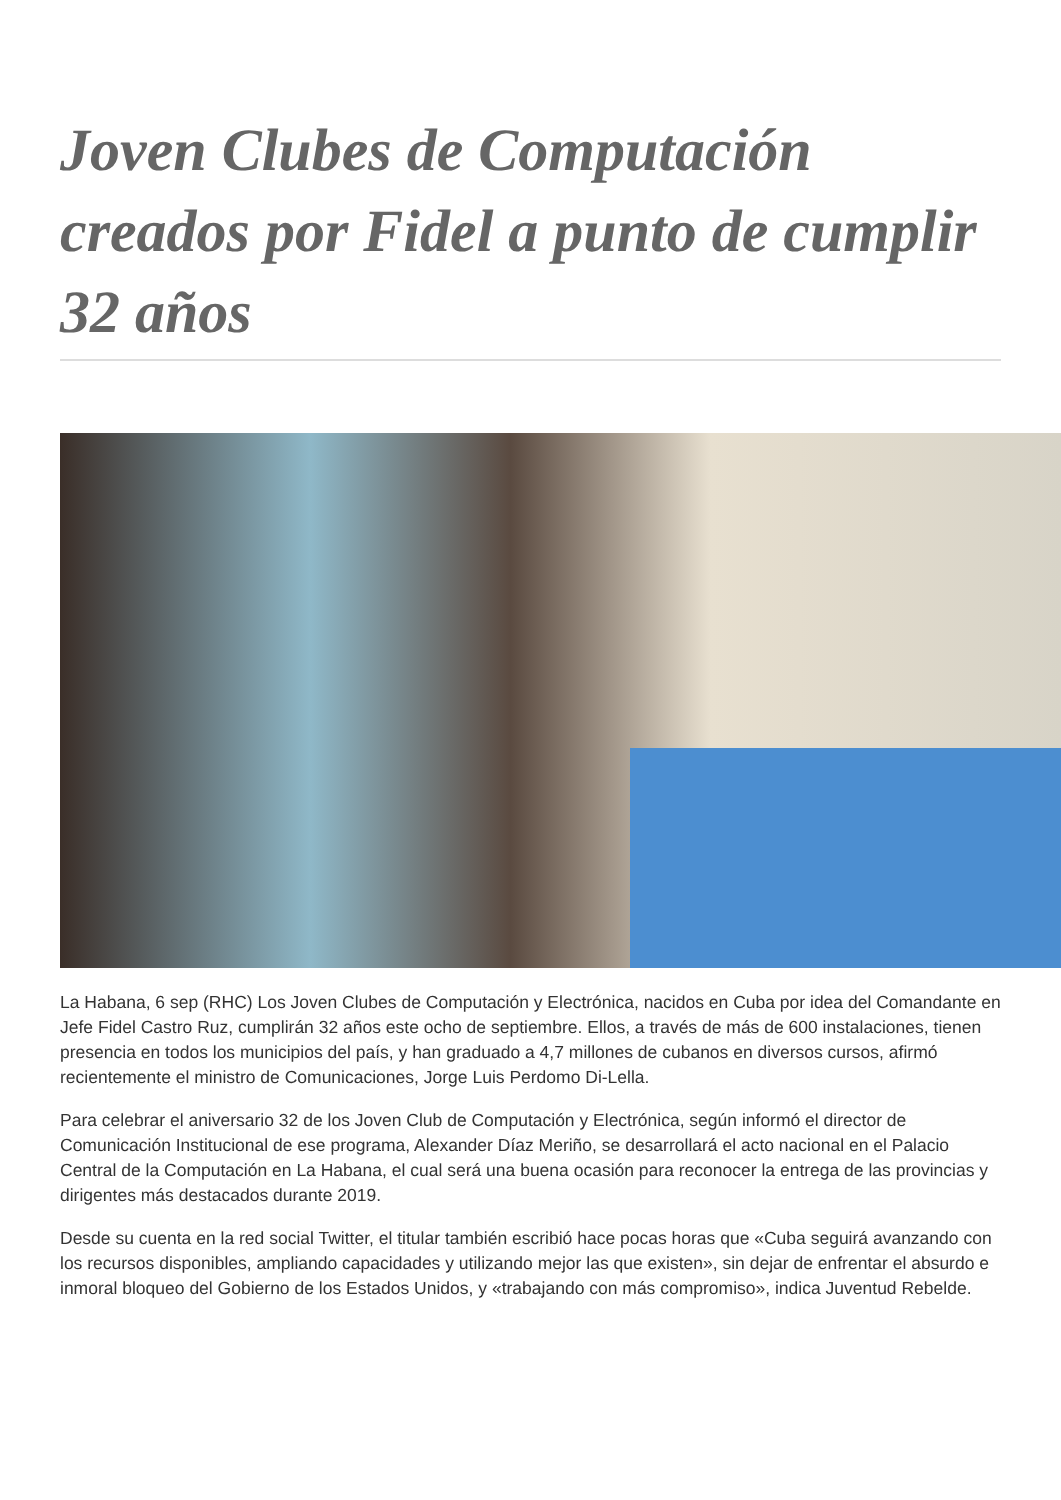Joven Clubes de Computación creados por Fidel a punto de cumplir 32 años
La Habana, 6 sep (RHC) Los Joven Clubes de Computación y Electrónica, nacidos en Cuba por idea del Comandante en Jefe Fidel Castro Ruz, cumplirán 32 años este ocho de septiembre. Ellos, a través de más de 600 instalaciones, tienen presencia en todos los municipios del país, y han graduado a 4,7 millones de cubanos en diversos cursos, afirmó recientemente el ministro de Comunicaciones, Jorge Luis Perdomo Di-Lella.
Para celebrar el aniversario 32 de los Joven Club de Computación y Electrónica, según informó el director de Comunicación Institucional de ese programa, Alexander Díaz Meriño, se desarrollará el acto nacional en el Palacio Central de la Computación en La Habana, el cual será una buena ocasión para reconocer la entrega de las provincias y dirigentes más destacados durante 2019.
Desde su cuenta en la red social Twitter, el titular también escribió hace pocas horas que «Cuba seguirá avanzando con los recursos disponibles, ampliando capacidades y utilizando mejor las que existen», sin dejar de enfrentar el absurdo e inmoral bloqueo del Gobierno de los Estados Unidos, y «trabajando con más compromiso», indica Juventud Rebelde.